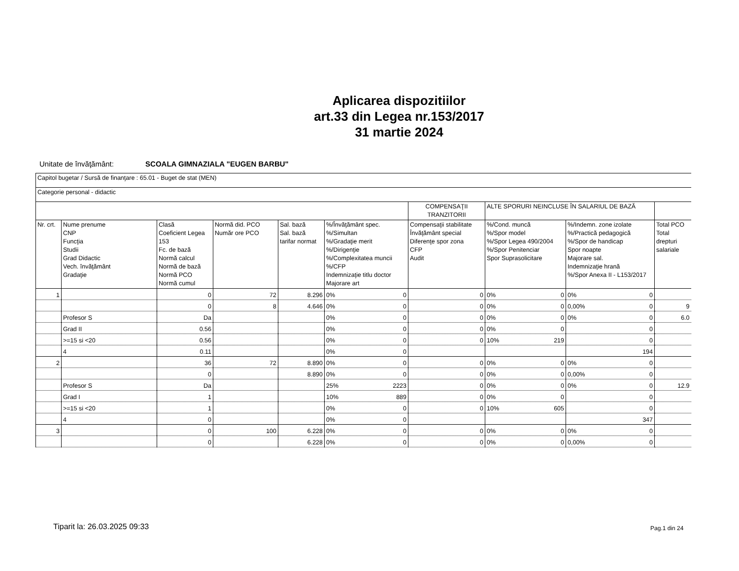Aplicarea dispozitiilor
art.33 din Legea nr.153/2017
31 martie 2024
Unitate de învăţământ: SCOALA GIMNAZIALA "EUGEN BARBU"
| Capitol bugetar / Sursă de finanţare : 65.01 - Buget de stat (MEN) | | | | | | | | | |
| Categorie personal - didactic | | | | | | | | | |
| | | | | | | COMPENSAŢII TRANZITORII | ALTE SPORURI NEINCLUSE ÎN SALARIUL DE BAZĂ | | |
| Nr. crt. | Nume prenume CNP Funcţia Studii Grad Didactic Vech. învăţământ Gradaţie | Clasă Coeficient Legea 153 Fc. de bază Normă calcul Normă de bază Normă PCO Normă cumul | Normă did. PCO Număr ore PCO | Sal. bază Sal. bază tarifar normat | %/Învăţământ spec. %/Simultan %/Gradaţie merit %/Dirigenţie %/Complexitatea muncii %/CFP Indemnizaţie titlu doctor Majorare art | Compensaţii stabilitate Învăţământ special Diferenţe spor zona CFP Audit | %/Cond. muncă %/Spor model %/Spor Legea 490/2004 %/Spor Penitenciar Spor Suprasolicitare | %/Indemn. zone izolate %/Practică pedagogică %/Spor de handicap Spor noapte Majorare sal. Indemnizaţie hrană %/Spor Anexa II - L153/2017 | Total PCO Total drepturi salariale |
| 1 | | 0 | 72 | 8.296 | 0% 0 | 0 | 0% 0 | 0% 0 | |
| | | 0 | 8 | 4.646 | 0% 0 | 0 | 0% 0 | 0,00% 0 | 9 |
| | Profesor S | Da | | | 0% 0 | 0 | 0% 0 | 0% 0 | 6.0 |
| | Grad II | 0.56 | | | 0% 0 | 0 | 0% 0 | 0 | |
| | >=15 si <20 | 0.56 | | | 0% 0 | 0 | 10% 219 | 0 | |
| | 4 | 0.11 | | | 0% 0 | | | 194 | |
| 2 | | 36 | 72 | 8.890 | 0% 0 | 0 | 0% 0 | 0% 0 | |
| | | 0 | | 8.890 | 0% 0 | 0 | 0% 0 | 0,00% 0 | |
| | Profesor S | Da | | | 25% 2223 | 0 | 0% 0 | 0% 0 | 12.9 |
| | Grad I | 1 | | | 10% 889 | 0 | 0% 0 | 0 | |
| | >=15 si <20 | 1 | | | 0% 0 | 0 | 10% 605 | 0 | |
| | 4 | 0 | | | 0% 0 | | | 347 | |
| 3 | | 0 | 100 | 6.228 | 0% 0 | 0 | 0% 0 | 0% 0 | |
| | | 0 | | 6.228 | 0% 0 | 0 | 0% 0 | 0,00% 0 | |
Tiparit la: 26.03.2025 09:33 Pag.1 din 24